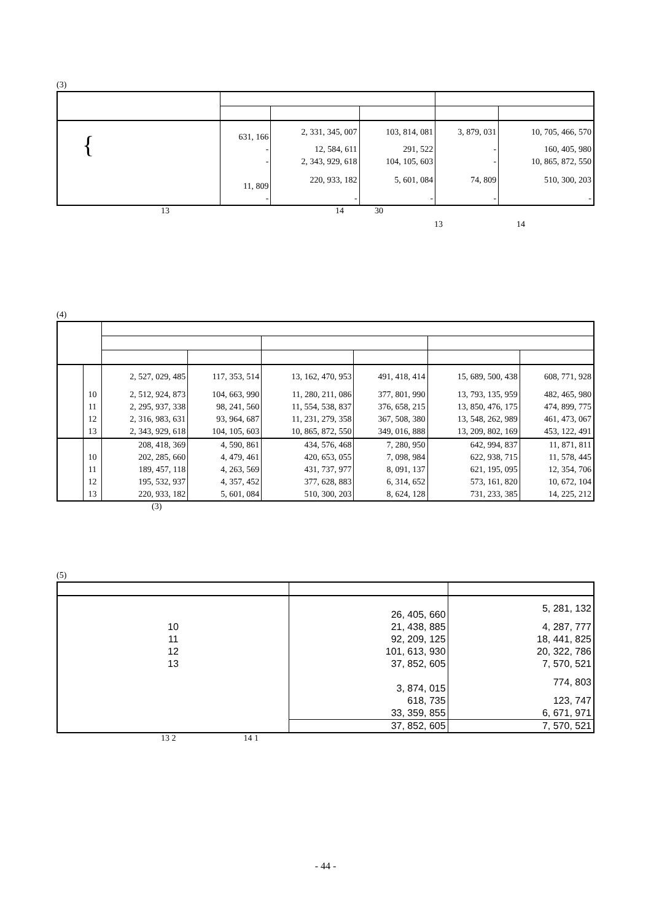(3)
| { | 631, 166 | 2, 331, 345, 007 | 103, 814, 081 | 3, 879, 031 | 10, 705, 466, 570 |
| | - | 12, 584, 611 | 291, 522 | - | 160, 405, 980 |
| | - | 2, 343, 929, 618 | 104, 105, 603 | - | 10, 865, 872, 550 |
| | 11, 809 | 220, 933, 182 | 5, 601, 084 | 74, 809 | 510, 300, 203 |
| | - | - | - | - | - |
13 14 30
13 14
(4)
| | | 2, 527, 029, 485 | 117, 353, 514 | 13, 162, 470, 953 | 491, 418, 414 | 15, 689, 500, 438 | 608, 771, 928 |
| | 10 | 2, 512, 924, 873 | 104, 663, 990 | 11, 280, 211, 086 | 377, 801, 990 | 13, 793, 135, 959 | 482, 465, 980 |
| | 11 | 2, 295, 937, 338 | 98, 241, 560 | 11, 554, 538, 837 | 376, 658, 215 | 13, 850, 476, 175 | 474, 899, 775 |
| | 12 | 2, 316, 983, 631 | 93, 964, 687 | 11, 231, 279, 358 | 367, 508, 380 | 13, 548, 262, 989 | 461, 473, 067 |
| | 13 | 2, 343, 929, 618 | 104, 105, 603 | 10, 865, 872, 550 | 349, 016, 888 | 13, 209, 802, 169 | 453, 122, 491 |
| | | 208, 418, 369 | 4, 590, 861 | 434, 576, 468 | 7, 280, 950 | 642, 994, 837 | 11, 871, 811 |
| | 10 | 202, 285, 660 | 4, 479, 461 | 420, 653, 055 | 7, 098, 984 | 622, 938, 715 | 11, 578, 445 |
| | 11 | 189, 457, 118 | 4, 263, 569 | 431, 737, 977 | 8, 091, 137 | 621, 195, 095 | 12, 354, 706 |
| | 12 | 195, 532, 937 | 4, 357, 452 | 377, 628, 883 | 6, 314, 652 | 573, 161, 820 | 10, 672, 104 |
| | 13 | 220, 933, 182 | 5, 601, 084 | 510, 300, 203 | 8, 624, 128 | 731, 233, 385 | 14, 225, 212 |
(3)
(5)
| | 26, 405, 660 | 5, 281, 132 |
| 10 | 21, 438, 885 | 4, 287, 777 |
| 11 | 92, 209, 125 | 18, 441, 825 |
| 12 | 101, 613, 930 | 20, 322, 786 |
| 13 | 37, 852, 605 | 7, 570, 521 |
| | 3, 874, 015 | 774, 803 |
| | 618, 735 | 123, 747 |
| | 33, 359, 855 | 6, 671, 971 |
| | 37, 852, 605 | 7, 570, 521 |
13 2 14 1
- 44 -